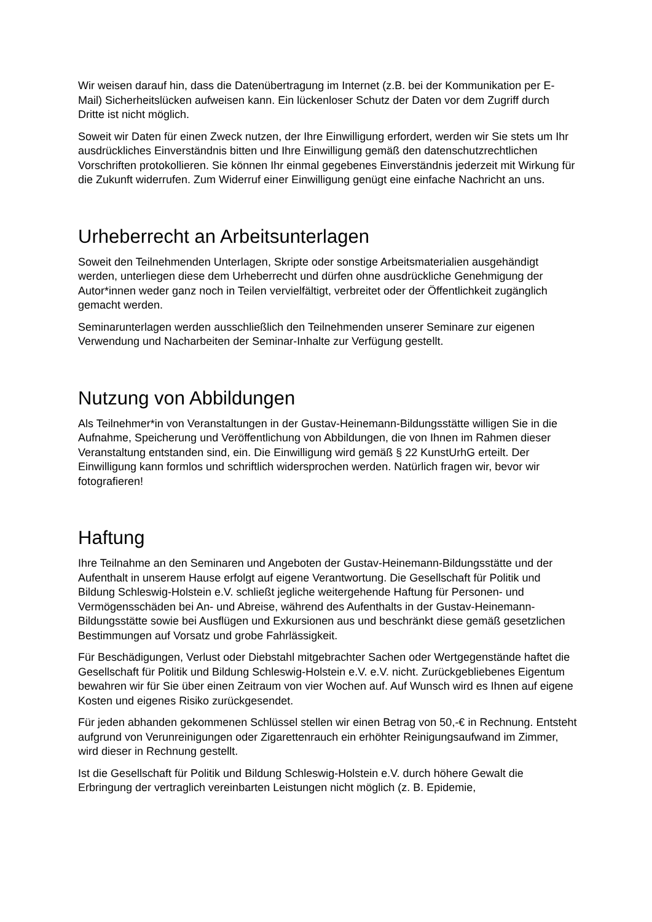Wir weisen darauf hin, dass die Datenübertragung im Internet (z.B. bei der Kommunikation per E-Mail) Sicherheitslücken aufweisen kann. Ein lückenloser Schutz der Daten vor dem Zugriff durch Dritte ist nicht möglich.
Soweit wir Daten für einen Zweck nutzen, der Ihre Einwilligung erfordert, werden wir Sie stets um Ihr ausdrückliches Einverständnis bitten und Ihre Einwilligung gemäß den datenschutzrechtlichen Vorschriften protokollieren. Sie können Ihr einmal gegebenes Einverständnis jederzeit mit Wirkung für die Zukunft widerrufen. Zum Widerruf einer Einwilligung genügt eine einfache Nachricht an uns.
Urheberrecht an Arbeitsunterlagen
Soweit den Teilnehmenden Unterlagen, Skripte oder sonstige Arbeitsmaterialien ausgehändigt werden, unterliegen diese dem Urheberrecht und dürfen ohne ausdrückliche Genehmigung der Autor*innen weder ganz noch in Teilen vervielfältigt, verbreitet oder der Öffentlichkeit zugänglich gemacht werden.
Seminarunterlagen werden ausschließlich den Teilnehmenden unserer Seminare zur eigenen Verwendung und Nacharbeiten der Seminar-Inhalte zur Verfügung gestellt.
Nutzung von Abbildungen
Als Teilnehmer*in von Veranstaltungen in der Gustav-Heinemann-Bildungsstätte willigen Sie in die Aufnahme, Speicherung und Veröffentlichung von Abbildungen, die von Ihnen im Rahmen dieser Veranstaltung entstanden sind, ein. Die Einwilligung wird gemäß § 22 KunstUrhG erteilt. Der Einwilligung kann formlos und schriftlich widersprochen werden. Natürlich fragen wir, bevor wir fotografieren!
Haftung
Ihre Teilnahme an den Seminaren und Angeboten der Gustav-Heinemann-Bildungsstätte und der Aufenthalt in unserem Hause erfolgt auf eigene Verantwortung. Die Gesellschaft für Politik und Bildung Schleswig-Holstein e.V. schließt jegliche weitergehende Haftung für Personen- und Vermögensschäden bei An- und Abreise, während des Aufenthalts in der Gustav-Heinemann-Bildungsstätte sowie bei Ausflügen und Exkursionen aus und beschränkt diese gemäß gesetzlichen Bestimmungen auf Vorsatz und grobe Fahrlässigkeit.
Für Beschädigungen, Verlust oder Diebstahl mitgebrachter Sachen oder Wertgegenstände haftet die Gesellschaft für Politik und Bildung Schleswig-Holstein e.V. e.V. nicht. Zurückgebliebenes Eigentum bewahren wir für Sie über einen Zeitraum von vier Wochen auf. Auf Wunsch wird es Ihnen auf eigene Kosten und eigenes Risiko zurückgesendet.
Für jeden abhanden gekommenen Schlüssel stellen wir einen Betrag von 50,-€ in Rechnung. Entsteht aufgrund von Verunreinigungen oder Zigarettenrauch ein erhöhter Reinigungsaufwand im Zimmer, wird dieser in Rechnung gestellt.
Ist die Gesellschaft für Politik und Bildung Schleswig-Holstein e.V. durch höhere Gewalt die Erbringung der vertraglich vereinbarten Leistungen nicht möglich (z. B. Epidemie,